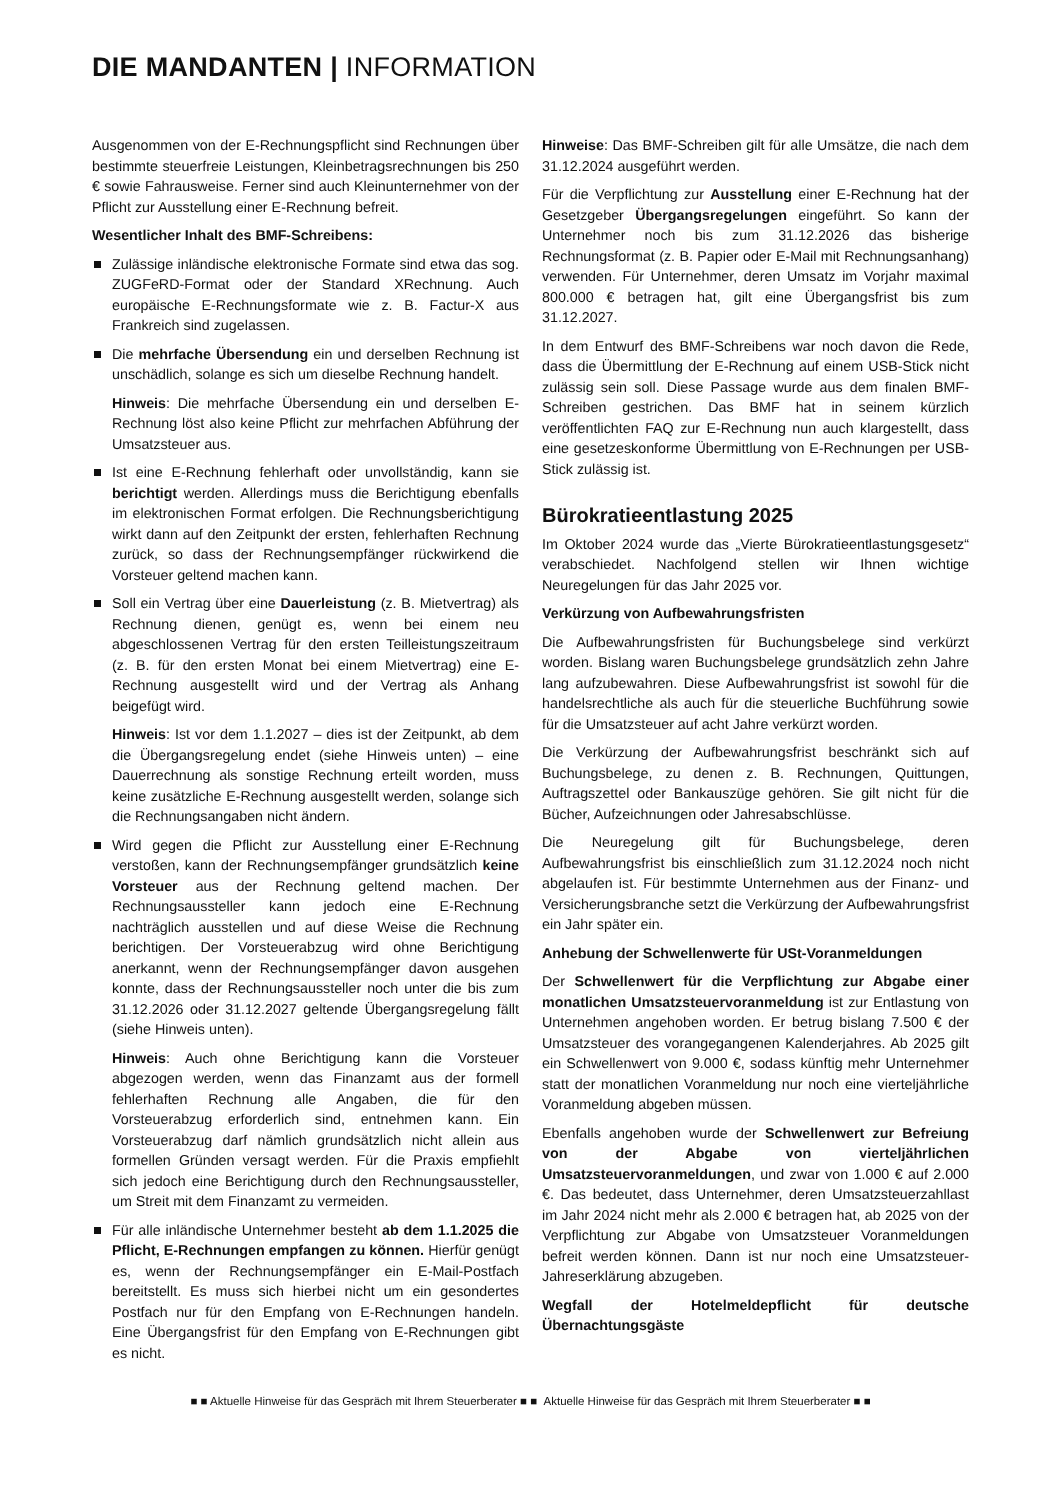DIE MANDANTEN | INFORMATION
Ausgenommen von der E-Rechnungspflicht sind Rechnungen über bestimmte steuerfreie Leistungen, Kleinbetragsrechnungen bis 250 € sowie Fahrausweise. Ferner sind auch Kleinunternehmer von der Pflicht zur Ausstellung einer E-Rechnung befreit.
Wesentlicher Inhalt des BMF-Schreibens:
Zulässige inländische elektronische Formate sind etwa das sog. ZUGFeRD-Format oder der Standard XRechnung. Auch europäische E-Rechnungsformate wie z. B. Factur-X aus Frankreich sind zugelassen.
Die mehrfache Übersendung ein und derselben Rechnung ist unschädlich, solange es sich um dieselbe Rechnung handelt.
Hinweis: Die mehrfache Übersendung ein und derselben E-Rechnung löst also keine Pflicht zur mehrfachen Abführung der Umsatzsteuer aus.
Ist eine E-Rechnung fehlerhaft oder unvollständig, kann sie berichtigt werden. Allerdings muss die Berichtigung ebenfalls im elektronischen Format erfolgen. Die Rechnungsberichtigung wirkt dann auf den Zeitpunkt der ersten, fehlerhaften Rechnung zurück, so dass der Rechnungsempfänger rückwirkend die Vorsteuer geltend machen kann.
Soll ein Vertrag über eine Dauerleistung (z. B. Mietvertrag) als Rechnung dienen, genügt es, wenn bei einem neu abgeschlossenen Vertrag für den ersten Teilleistungszeitraum (z. B. für den ersten Monat bei einem Mietvertrag) eine E-Rechnung ausgestellt wird und der Vertrag als Anhang beigefügt wird.
Hinweis: Ist vor dem 1.1.2027 – dies ist der Zeitpunkt, ab dem die Übergangsregelung endet (siehe Hinweis unten) – eine Dauerrechnung als sonstige Rechnung erteilt worden, muss keine zusätzliche E-Rechnung ausgestellt werden, solange sich die Rechnungsangaben nicht ändern.
Wird gegen die Pflicht zur Ausstellung einer E-Rechnung verstoßen, kann der Rechnungsempfänger grundsätzlich keine Vorsteuer aus der Rechnung geltend machen. Der Rechnungsaussteller kann jedoch eine E-Rechnung nachträglich ausstellen und auf diese Weise die Rechnung berichtigen. Der Vorsteuerabzug wird ohne Berichtigung anerkannt, wenn der Rechnungsempfänger davon ausgehen konnte, dass der Rechnungsaussteller noch unter die bis zum 31.12.2026 oder 31.12.2027 geltende Übergangsregelung fällt (siehe Hinweis unten).
Hinweis: Auch ohne Berichtigung kann die Vorsteuer abgezogen werden, wenn das Finanzamt aus der formell fehlerhaften Rechnung alle Angaben, die für den Vorsteuerabzug erforderlich sind, entnehmen kann. Ein Vorsteuerabzug darf nämlich grundsätzlich nicht allein aus formellen Gründen versagt werden. Für die Praxis empfiehlt sich jedoch eine Berichtigung durch den Rechnungsaussteller, um Streit mit dem Finanzamt zu vermeiden.
Für alle inländische Unternehmer besteht ab dem 1.1.2025 die Pflicht, E-Rechnungen empfangen zu können. Hierfür genügt es, wenn der Rechnungsempfänger ein E-Mail-Postfach bereitstellt. Es muss sich hierbei nicht um ein gesondertes Postfach nur für den Empfang von E-Rechnungen handeln. Eine Übergangsfrist für den Empfang von E-Rechnungen gibt es nicht.
Hinweise: Das BMF-Schreiben gilt für alle Umsätze, die nach dem 31.12.2024 ausgeführt werden.
Für die Verpflichtung zur Ausstellung einer E-Rechnung hat der Gesetzgeber Übergangsregelungen eingeführt. So kann der Unternehmer noch bis zum 31.12.2026 das bisherige Rechnungsformat (z. B. Papier oder E-Mail mit Rechnungsanhang) verwenden. Für Unternehmer, deren Umsatz im Vorjahr maximal 800.000 € betragen hat, gilt eine Übergangsfrist bis zum 31.12.2027.
In dem Entwurf des BMF-Schreibens war noch davon die Rede, dass die Übermittlung der E-Rechnung auf einem USB-Stick nicht zulässig sein soll. Diese Passage wurde aus dem finalen BMF-Schreiben gestrichen. Das BMF hat in seinem kürzlich veröffentlichten FAQ zur E-Rechnung nun auch klargestellt, dass eine gesetzeskonforme Übermittlung von E-Rechnungen per USB-Stick zulässig ist.
Bürokratieentlastung 2025
Im Oktober 2024 wurde das „Vierte Bürokratieentlastungsgesetz“ verabschiedet. Nachfolgend stellen wir Ihnen wichtige Neuregelungen für das Jahr 2025 vor.
Verkürzung von Aufbewahrungsfristen
Die Aufbewahrungsfristen für Buchungsbelege sind verkürzt worden. Bislang waren Buchungsbelege grundsätzlich zehn Jahre lang aufzubewahren. Diese Aufbewahrungsfrist ist sowohl für die handelsrechtliche als auch für die steuerliche Buchführung sowie für die Umsatzsteuer auf acht Jahre verkürzt worden.
Die Verkürzung der Aufbewahrungsfrist beschränkt sich auf Buchungsbelege, zu denen z. B. Rechnungen, Quittungen, Auftragszettel oder Bankauszüge gehören. Sie gilt nicht für die Bücher, Aufzeichnungen oder Jahresabschlüsse.
Die Neuregelung gilt für Buchungsbelege, deren Aufbewahrungsfrist bis einschließlich zum 31.12.2024 noch nicht abgelaufen ist. Für bestimmte Unternehmen aus der Finanz- und Versicherungsbranche setzt die Verkürzung der Aufbewahrungsfrist ein Jahr später ein.
Anhebung der Schwellenwerte für USt-Voranmeldungen
Der Schwellenwert für die Verpflichtung zur Abgabe einer monatlichen Umsatzsteuervoranmeldung ist zur Entlastung von Unternehmen angehoben worden. Er betrug bislang 7.500 € der Umsatzsteuer des vorangegangenen Kalenderjahres. Ab 2025 gilt ein Schwellenwert von 9.000 €, sodass künftig mehr Unternehmer statt der monatlichen Voranmeldung nur noch eine vierteljährliche Voranmeldung abgeben müssen.
Ebenfalls angehoben wurde der Schwellenwert zur Befreiung von der Abgabe von vierteljährlichen Umsatzsteuervoranmeldungen, und zwar von 1.000 € auf 2.000 €. Das bedeutet, dass Unternehmer, deren Umsatzsteuerzahllast im Jahr 2024 nicht mehr als 2.000 € betragen hat, ab 2025 von der Verpflichtung zur Abgabe von Umsatzsteuer Voranmeldungen befreit werden können. Dann ist nur noch eine Umsatzsteuer-Jahreserklärung abzugeben.
Wegfall der Hotelmeldepflicht für deutsche Übernachtungsgäste
■ ■ Aktuelle Hinweise für das Gespräch mit Ihrem Steuerberater ■ ■ Aktuelle Hinweise für das Gespräch mit Ihrem Steuerberater ■ ■